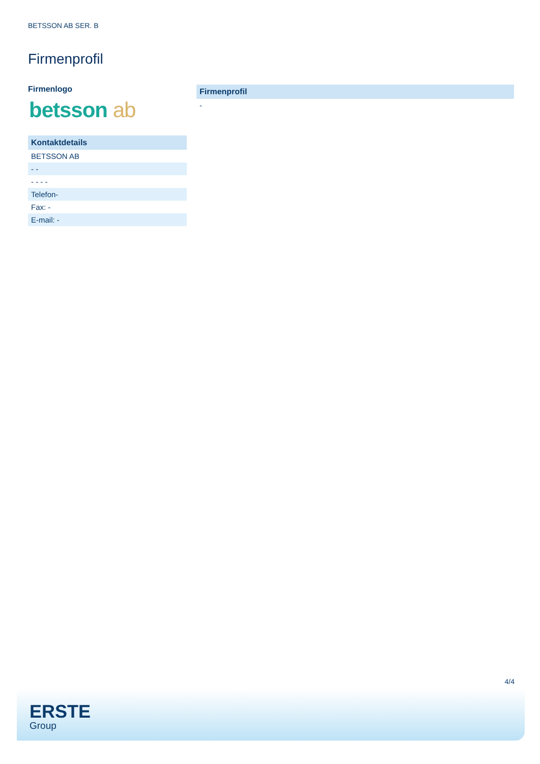BETSSON AB SER. B
Firmenprofil
Firmenlogo
betsson ab
Kontaktdetails
BETSSON AB
- -
- - - -
Telefon-
Fax: -
E-mail: -
Firmenprofil
-
4/4
ERSTE
Group